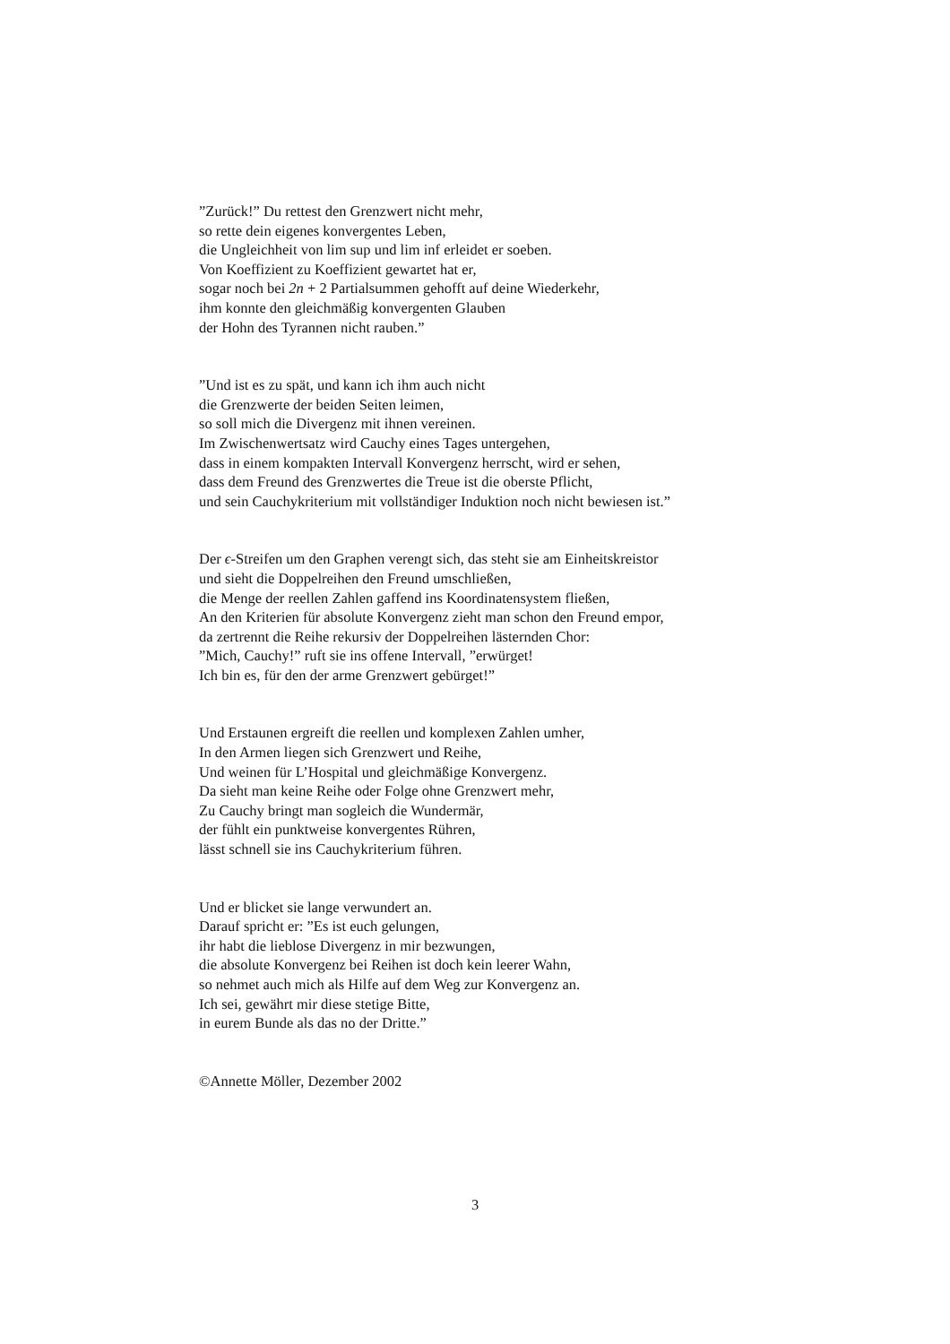”Zurück!” Du rettest den Grenzwert nicht mehr,
so rette dein eigenes konvergentes Leben,
die Ungleichheit von lim sup und lim inf erleidet er soeben.
Von Koeffizient zu Koeffizient gewartet hat er,
sogar noch bei 2n + 2 Partialsummen gehofft auf deine Wiederkehr,
ihm konnte den gleichmäßig konvergenten Glauben
der Hohn des Tyrannen nicht rauben.”
”Und ist es zu spät, und kann ich ihm auch nicht
die Grenzwerte der beiden Seiten leimen,
so soll mich die Divergenz mit ihnen vereinen.
Im Zwischenwertsatz wird Cauchy eines Tages untergehen,
dass in einem kompakten Intervall Konvergenz herrscht, wird er sehen,
dass dem Freund des Grenzwertes die Treue ist die oberste Pflicht,
und sein Cauchykriterium mit vollständiger Induktion noch nicht bewiesen ist.”
Der ϵ-Streifen um den Graphen verengt sich, das steht sie am Einheitskreistor
und sieht die Doppelreihen den Freund umschließen,
die Menge der reellen Zahlen gaffend ins Koordinatensystem fließen,
An den Kriterien für absolute Konvergenz zieht man schon den Freund empor,
da zertrennt die Reihe rekursiv der Doppelreihen lästernden Chor:
”Mich, Cauchy!” ruft sie ins offene Intervall, ”erwürget!
Ich bin es, für den der arme Grenzwert gebürget!”
Und Erstaunen ergreift die reellen und komplexen Zahlen umher,
In den Armen liegen sich Grenzwert und Reihe,
Und weinen für L’Hospital und gleichmäßige Konvergenz.
Da sieht man keine Reihe oder Folge ohne Grenzwert mehr,
Zu Cauchy bringt man sogleich die Wundermär,
der fühlt ein punktweise konvergentes Rühren,
lässt schnell sie ins Cauchykriterium führen.
Und er blicket sie lange verwundert an.
Darauf spricht er: ”Es ist euch gelungen,
ihr habt die lieblose Divergenz in mir bezwungen,
die absolute Konvergenz bei Reihen ist doch kein leerer Wahn,
so nehmet auch mich als Hilfe auf dem Weg zur Konvergenz an.
Ich sei, gewährt mir diese stetige Bitte,
in eurem Bunde als das no der Dritte.”
©Annette Möller, Dezember 2002
3